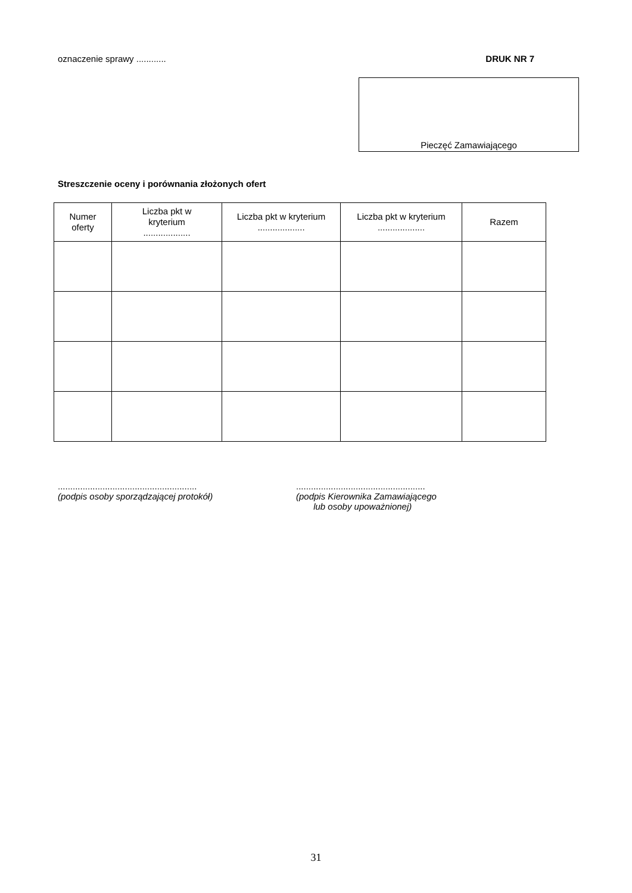oznaczenie sprawy ............ DRUK NR 7
Pieczęć Zamawiającego
Streszczenie oceny i porównania złożonych ofert
| Numer oferty | Liczba pkt w kryterium ................... | Liczba pkt w kryterium ................... | Liczba pkt w kryterium ................... | Razem |
| --- | --- | --- | --- | --- |
........................................................
(podpis osoby sporządzającej protokół)
....................................................
(podpis Kierownika Zamawiającego
lub osoby upoważnionej)
31